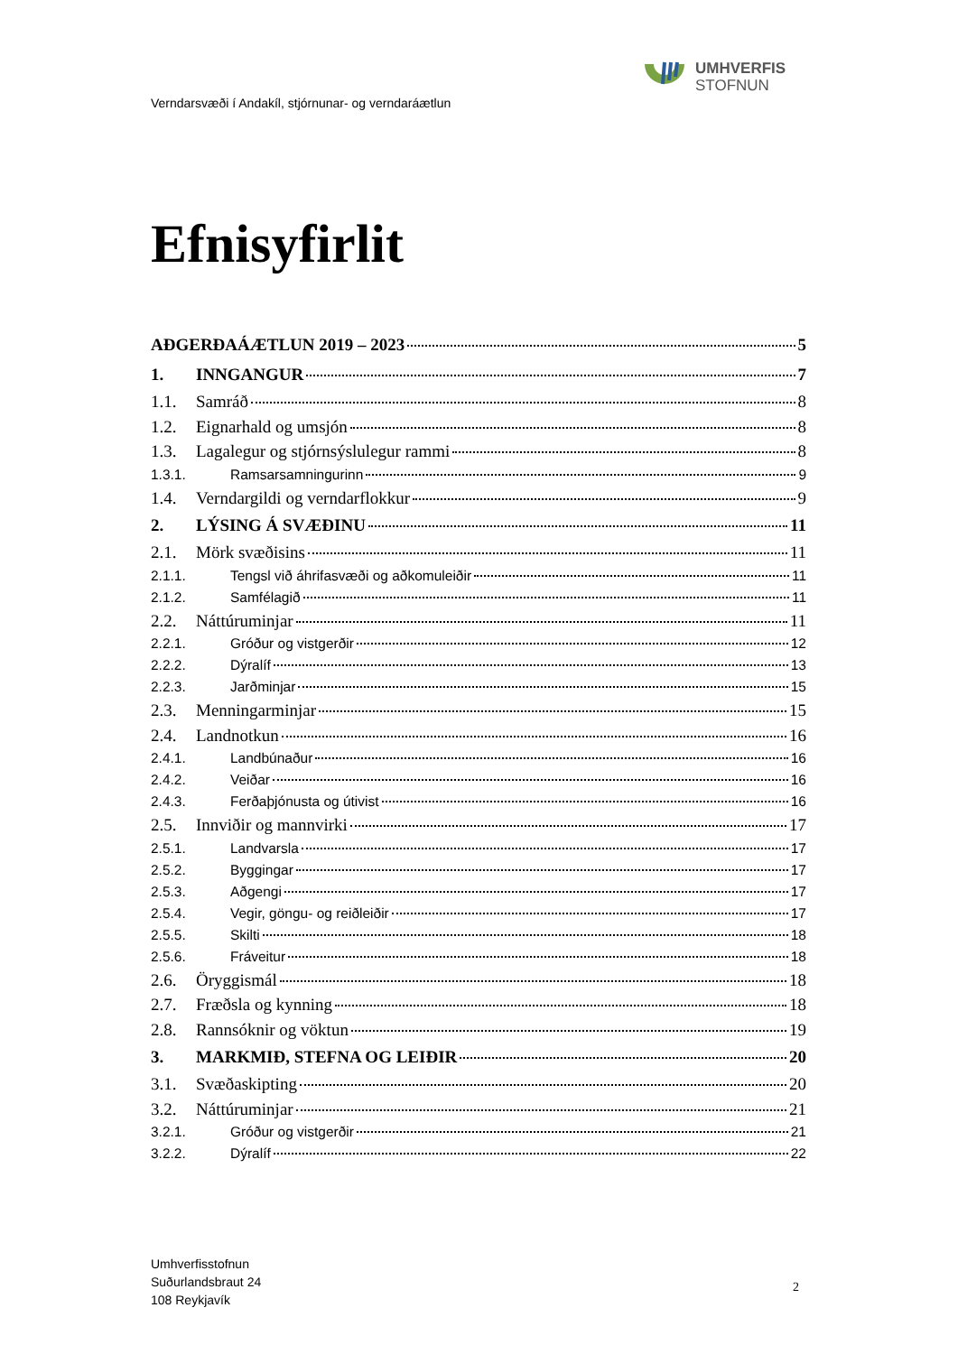UMHVERFIS
STOFNUN
Verndarsvæði í Andakíl, stjórnunar- og verndaráætlun
Efnisyfirlit
AÐGERÐAÁÆTLUN 2019 – 2023 5
1. INNGANGUR 7
1.1. Samráð 8
1.2. Eignarhald og umsjón 8
1.3. Lagalegur og stjórnsýslulegur rammi 8
1.3.1. Ramsarsamningurinn 9
1.4. Verndargildi og verndarflokkur 9
2. LÝSING Á SVÆÐINU 11
2.1. Mörk svæðisins 11
2.1.1. Tengsl við áhrifasvæði og aðkomuleiðir 11
2.1.2. Samfélagið 11
2.2. Náttúruminjar 11
2.2.1. Gróður og vistgerðir 12
2.2.2. Dýralíf 13
2.2.3. Jarðminjar 15
2.3. Menningarminjar 15
2.4. Landnotkun 16
2.4.1. Landbúnaður 16
2.4.2. Veiðar 16
2.4.3. Ferðaþjónusta og útivist 16
2.5. Innviðir og mannvirki 17
2.5.1. Landvarsla 17
2.5.2. Byggingar 17
2.5.3. Aðgengi 17
2.5.4. Vegir, göngu- og reiðleiðir 17
2.5.5. Skilti 18
2.5.6. Fráveitur 18
2.6. Öryggismál 18
2.7. Fræðsla og kynning 18
2.8. Rannsóknir og vöktun 19
3. MARKMIÐ, STEFNA OG LEIÐIR 20
3.1. Svæðaskipting 20
3.2. Náttúruminjar 21
3.2.1. Gróður og vistgerðir 21
3.2.2. Dýralíf 22
Umhverfisstofnun
Suðurlandsbraut 24
108 Reykjavík
2